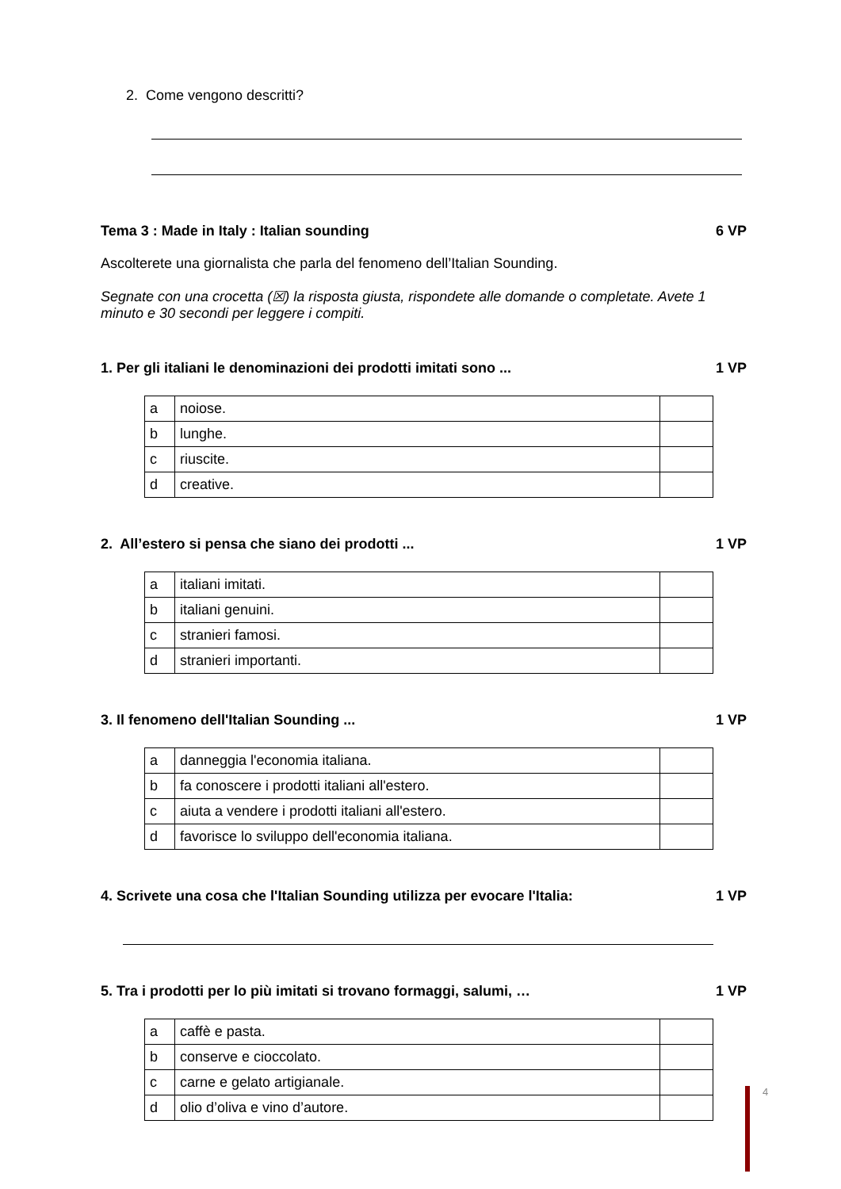2. Come vengono descritti?
Tema 3 : Made in Italy : Italian sounding 6 VP
Ascolterete una giornalista che parla del fenomeno dell’Italian Sounding.
Segnate con una crocetta (☒) la risposta giusta, rispondete alle domande o completate. Avete 1 minuto e 30 secondi per leggere i compiti.
1. Per gli italiani le denominazioni dei prodotti imitati sono ... 1 VP
| a | noiose. | |
| b | lunghe. | |
| c | riuscite. | |
| d | creative. | |
2. All’estero si pensa che siano dei prodotti ... 1 VP
| a | italiani imitati. | |
| b | italiani genuini. | |
| c | stranieri famosi. | |
| d | stranieri importanti. | |
3. Il fenomeno dell'Italian Sounding ... 1 VP
| a | danneggia l'economia italiana. | |
| b | fa conoscere i prodotti italiani all'estero. | |
| c | aiuta a vendere i prodotti italiani all'estero. | |
| d | favorisce lo sviluppo dell'economia italiana. | |
4. Scrivete una cosa che l'Italian Sounding utilizza per evocare l'Italia: 1 VP
5. Tra i prodotti per lo più imitati si trovano formaggi, salumi, … 1 VP
| a | caffè e pasta. | |
| b | conserve e cioccolato. | |
| c | carne e gelato artigianale. | |
| d | olio d’oliva e vino d’autore. | |
4